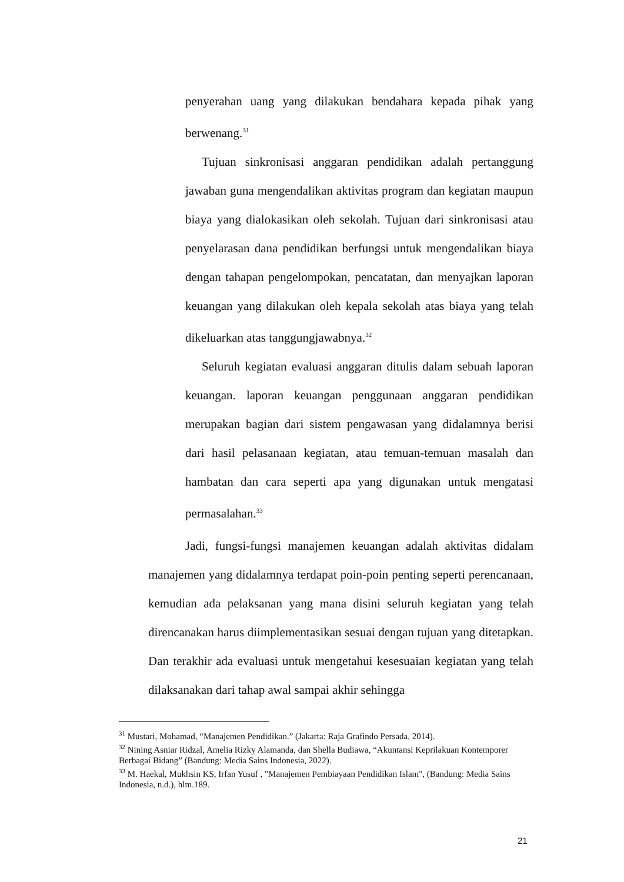penyerahan uang yang dilakukan bendahara kepada pihak yang berwenang.<sup>31</sup>
Tujuan sinkronisasi anggaran pendidikan adalah pertanggung jawaban guna mengendalikan aktivitas program dan kegiatan maupun biaya yang dialokasikan oleh sekolah. Tujuan dari sinkronisasi atau penyelarasan dana pendidikan berfungsi untuk mengendalikan biaya dengan tahapan pengelompokan, pencatatan, dan menyajkan laporan keuangan yang dilakukan oleh kepala sekolah atas biaya yang telah dikeluarkan atas tanggungjawabnya.<sup>32</sup>
Seluruh kegiatan evaluasi anggaran ditulis dalam sebuah laporan keuangan. laporan keuangan penggunaan anggaran pendidikan merupakan bagian dari sistem pengawasan yang didalamnya berisi dari hasil pelasanaan kegiatan, atau temuan-temuan masalah dan hambatan dan cara seperti apa yang digunakan untuk mengatasi permasalahan.<sup>33</sup>
Jadi, fungsi-fungsi manajemen keuangan adalah aktivitas didalam manajemen yang didalamnya terdapat poin-poin penting seperti perencanaan, kemudian ada pelaksanan yang mana disini seluruh kegiatan yang telah direncanakan harus diimplementasikan sesuai dengan tujuan yang ditetapkan. Dan terakhir ada evaluasi untuk mengetahui kesesuaian kegiatan yang telah dilaksanakan dari tahap awal sampai akhir sehingga
<sup>31</sup> Mustari, Mohamad, “Manajemen Pendidikan.” (Jakarta: Raja Grafindo Persada, 2014).
<sup>32</sup> Nining Asniar Ridzal, Amelia Rizky Alamanda, dan Shella Budiawa, “Akuntansi Keprilakuan Kontemporer Berbagai Bidang” (Bandung: Media Sains Indonesia, 2022).
<sup>33</sup> M. Haekal, Mukhsin KS, Irfan Yusuf , "Manajemen Pembiayaan Pendidikan Islam", (Bandung: Media Sains Indonesia, n.d.), hlm.189.
21